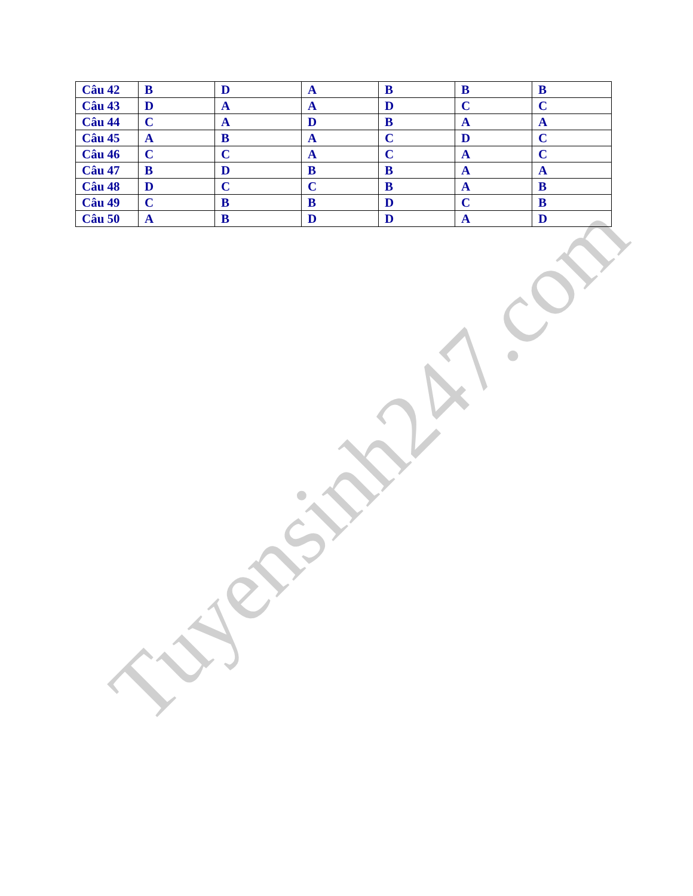| Câu 42 | B | D | A | B | B | B |
| Câu 43 | D | A | A | D | C | C |
| Câu 44 | C | A | D | B | A | A |
| Câu 45 | A | B | A | C | D | C |
| Câu 46 | C | C | A | C | A | C |
| Câu 47 | B | D | B | B | A | A |
| Câu 48 | D | C | C | B | A | B |
| Câu 49 | C | B | B | D | C | B |
| Câu 50 | A | B | D | D | A | D |
Tuyensinh247.com